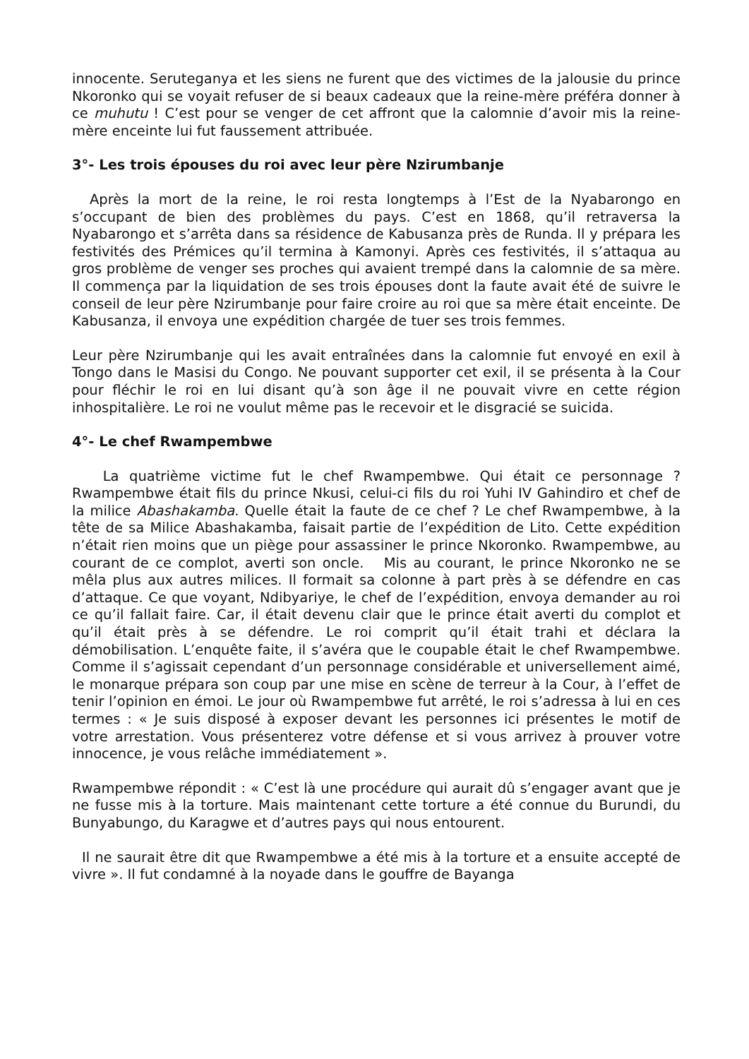innocente. Seruteganya et les siens ne furent que des victimes de la jalousie du prince Nkoronko qui se voyait refuser de si beaux cadeaux que la reine-mère préféra donner à ce muhutu ! C’est pour se venger de cet affront que la calomnie d’avoir mis la reine-mère enceinte lui fut faussement attribuée.
3°- Les trois épouses du roi avec leur père Nzirumbanje
Après la mort de la reine, le roi resta longtemps à l’Est de la Nyabarongo en s’occupant de bien des problèmes du pays. C’est en 1868, qu’il retraversa la Nyabarongo et s’arrêta dans sa résidence de Kabusanza près de Runda. Il y prépara les festivités des Prémices qu’il termina à Kamonyi. Après ces festivités, il s’attaqua au gros problème de venger ses proches qui avaient trempé dans la calomnie de sa mère. Il commença par la liquidation de ses trois épouses dont la faute avait été de suivre le conseil de leur père Nzirumbanje pour faire croire au roi que sa mère était enceinte. De Kabusanza, il envoya une expédition chargée de tuer ses trois femmes.
Leur père Nzirumbanje qui les avait entraînées dans la calomnie fut envoyé en exil à Tongo dans le Masisi du Congo. Ne pouvant supporter cet exil, il se présenta à la Cour pour fléchir le roi en lui disant qu’à son âge il ne pouvait vivre en cette région inhospitalière. Le roi ne voulut même pas le recevoir et le disgracié se suicida.
4°- Le chef Rwampembwe
La quatrième victime fut le chef Rwampembwe. Qui était ce personnage ? Rwampembwe était fils du prince Nkusi, celui-ci fils du roi Yuhi IV Gahindiro et chef de la milice Abashakamba. Quelle était la faute de ce chef ? Le chef Rwampembwe, à la tête de sa Milice Abashakamba, faisait partie de l’expédition de Lito. Cette expédition n’était rien moins que un piège pour assassiner le prince Nkoronko. Rwampembwe, au courant de ce complot, averti son oncle. Mis au courant, le prince Nkoronko ne se mêla plus aux autres milices. Il formait sa colonne à part près à se défendre en cas d’attaque. Ce que voyant, Ndibyariye, le chef de l’expédition, envoya demander au roi ce qu’il fallait faire. Car, il était devenu clair que le prince était averti du complot et qu’il était près à se défendre. Le roi comprit qu’il était trahi et déclara la démobilisation. L’enquête faite, il s’avéra que le coupable était le chef Rwampembwe. Comme il s’agissait cependant d’un personnage considérable et universellement aimé, le monarque prépara son coup par une mise en scène de terreur à la Cour, à l’effet de tenir l’opinion en émoi. Le jour où Rwampembwe fut arrêté, le roi s’adressa à lui en ces termes : « Je suis disposé à exposer devant les personnes ici présentes le motif de votre arrestation. Vous présenterez votre défense et si vous arrivez à prouver votre innocence, je vous relâche immédiatement ».
Rwampembwe répondit : « C’est là une procédure qui aurait dû s’engager avant que je ne fusse mis à la torture. Mais maintenant cette torture a été connue du Burundi, du Bunyabungo, du Karagwe et d’autres pays qui nous entourent.
Il ne saurait être dit que Rwampembwe a été mis à la torture et a ensuite accepté de vivre ». Il fut condamné à la noyade dans le gouffre de Bayanga